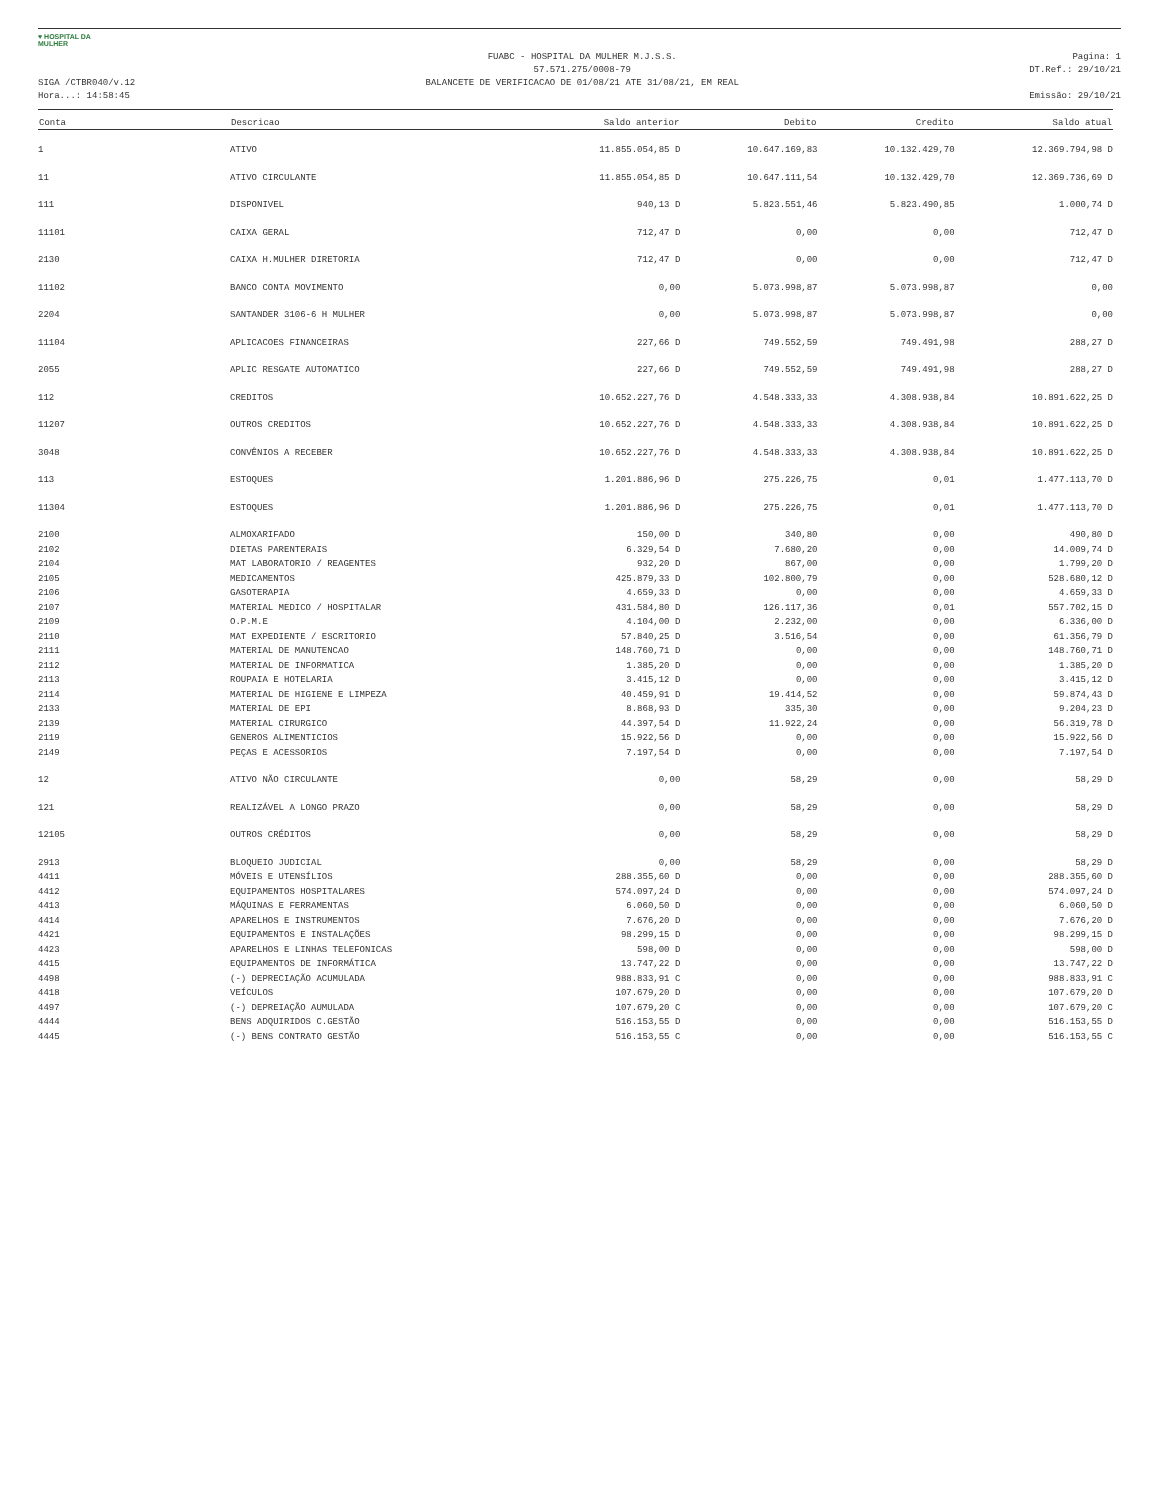♥ HOSPITAL DA MULHER
SIGA /CTBR040/v.12
Hora...: 14:58:45
FUABC - HOSPITAL DA MULHER M.J.S.S.
57.571.275/0008-79
BALANCETE DE VERIFICACAO DE 01/08/21 ATE 31/08/21, EM REAL
Pagina: 1
DT.Ref.: 29/10/21
Emissão: 29/10/21
| Conta | Descricao | Saldo anterior | Debito | Credito | Saldo atual |
| --- | --- | --- | --- | --- | --- |
| 1 | ATIVO | 11.855.054,85 D | 10.647.169,83 | 10.132.429,70 | 12.369.794,98 D |
| 11 | ATIVO CIRCULANTE | 11.855.054,85 D | 10.647.111,54 | 10.132.429,70 | 12.369.736,69 D |
| 111 | DISPONIVEL | 940,13 D | 5.823.551,46 | 5.823.490,85 | 1.000,74 D |
| 11101 | CAIXA GERAL | 712,47 D | 0,00 | 0,00 | 712,47 D |
| 2130 | CAIXA H.MULHER DIRETORIA | 712,47 D | 0,00 | 0,00 | 712,47 D |
| 11102 | BANCO CONTA MOVIMENTO | 0,00 | 5.073.998,87 | 5.073.998,87 | 0,00 |
| 2204 | SANTANDER 3106-6 H MULHER | 0,00 | 5.073.998,87 | 5.073.998,87 | 0,00 |
| 11104 | APLICACOES FINANCEIRAS | 227,66 D | 749.552,59 | 749.491,98 | 288,27 D |
| 2055 | APLIC RESGATE AUTOMATICO | 227,66 D | 749.552,59 | 749.491,98 | 288,27 D |
| 112 | CREDITOS | 10.652.227,76 D | 4.548.333,33 | 4.308.938,84 | 10.891.622,25 D |
| 11207 | OUTROS CREDITOS | 10.652.227,76 D | 4.548.333,33 | 4.308.938,84 | 10.891.622,25 D |
| 3048 | CONVÊNIOS A RECEBER | 10.652.227,76 D | 4.548.333,33 | 4.308.938,84 | 10.891.622,25 D |
| 113 | ESTOQUES | 1.201.886,96 D | 275.226,75 | 0,01 | 1.477.113,70 D |
| 11304 | ESTOQUES | 1.201.886,96 D | 275.226,75 | 0,01 | 1.477.113,70 D |
| 2100 | ALMOXARIFADO | 150,00 D | 340,80 | 0,00 | 490,80 D |
| 2102 | DIETAS PARENTERAIS | 6.329,54 D | 7.680,20 | 0,00 | 14.009,74 D |
| 2104 | MAT LABORATORIO / REAGENTES | 932,20 D | 867,00 | 0,00 | 1.799,20 D |
| 2105 | MEDICAMENTOS | 425.879,33 D | 102.800,79 | 0,00 | 528.680,12 D |
| 2106 | GASOTERAPIA | 4.659,33 D | 0,00 | 0,00 | 4.659,33 D |
| 2107 | MATERIAL MEDICO / HOSPITALAR | 431.584,80 D | 126.117,36 | 0,01 | 557.702,15 D |
| 2109 | O.P.M.E | 4.104,00 D | 2.232,00 | 0,00 | 6.336,00 D |
| 2110 | MAT EXPEDIENTE / ESCRITORIO | 57.840,25 D | 3.516,54 | 0,00 | 61.356,79 D |
| 2111 | MATERIAL DE MANUTENCAO | 148.760,71 D | 0,00 | 0,00 | 148.760,71 D |
| 2112 | MATERIAL DE INFORMATICA | 1.385,20 D | 0,00 | 0,00 | 1.385,20 D |
| 2113 | ROUPAIA E HOTELARIA | 3.415,12 D | 0,00 | 0,00 | 3.415,12 D |
| 2114 | MATERIAL DE HIGIENE E LIMPEZA | 40.459,91 D | 19.414,52 | 0,00 | 59.874,43 D |
| 2133 | MATERIAL DE EPI | 8.868,93 D | 335,30 | 0,00 | 9.204,23 D |
| 2139 | MATERIAL CIRURGICO | 44.397,54 D | 11.922,24 | 0,00 | 56.319,78 D |
| 2119 | GENEROS ALIMENTICIOS | 15.922,56 D | 0,00 | 0,00 | 15.922,56 D |
| 2149 | PEÇAS E ACESSORIOS | 7.197,54 D | 0,00 | 0,00 | 7.197,54 D |
| 12 | ATIVO NÃO CIRCULANTE | 0,00 | 58,29 | 0,00 | 58,29 D |
| 121 | REALIZÁVEL A LONGO PRAZO | 0,00 | 58,29 | 0,00 | 58,29 D |
| 12105 | OUTROS CRÉDITOS | 0,00 | 58,29 | 0,00 | 58,29 D |
| 2913 | BLOQUEIO JUDICIAL | 0,00 | 58,29 | 0,00 | 58,29 D |
| 4411 | MÓVEIS E UTENSÍLIOS | 288.355,60 D | 0,00 | 0,00 | 288.355,60 D |
| 4412 | EQUIPAMENTOS HOSPITALARES | 574.097,24 D | 0,00 | 0,00 | 574.097,24 D |
| 4413 | MÁQUINAS E FERRAMENTAS | 6.060,50 D | 0,00 | 0,00 | 6.060,50 D |
| 4414 | APARELHOS E INSTRUMENTOS | 7.676,20 D | 0,00 | 0,00 | 7.676,20 D |
| 4421 | EQUIPAMENTOS E INSTALAÇÕES | 98.299,15 D | 0,00 | 0,00 | 98.299,15 D |
| 4423 | APARELHOS E LINHAS TELEFONICAS | 598,00 D | 0,00 | 0,00 | 598,00 D |
| 4415 | EQUIPAMENTOS DE INFORMÁTICA | 13.747,22 D | 0,00 | 0,00 | 13.747,22 D |
| 4498 | (-) DEPRECIAÇÃO ACUMULADA | 988.833,91 C | 0,00 | 0,00 | 988.833,91 C |
| 4418 | VEÍCULOS | 107.679,20 D | 0,00 | 0,00 | 107.679,20 D |
| 4497 | (-) DEPREIAÇÃO AUMULADA | 107.679,20 C | 0,00 | 0,00 | 107.679,20 C |
| 4444 | BENS ADQUIRIDOS C.GESTÃO | 516.153,55 D | 0,00 | 0,00 | 516.153,55 D |
| 4445 | (-) BENS CONTRATO GESTÃO | 516.153,55 C | 0,00 | 0,00 | 516.153,55 C |